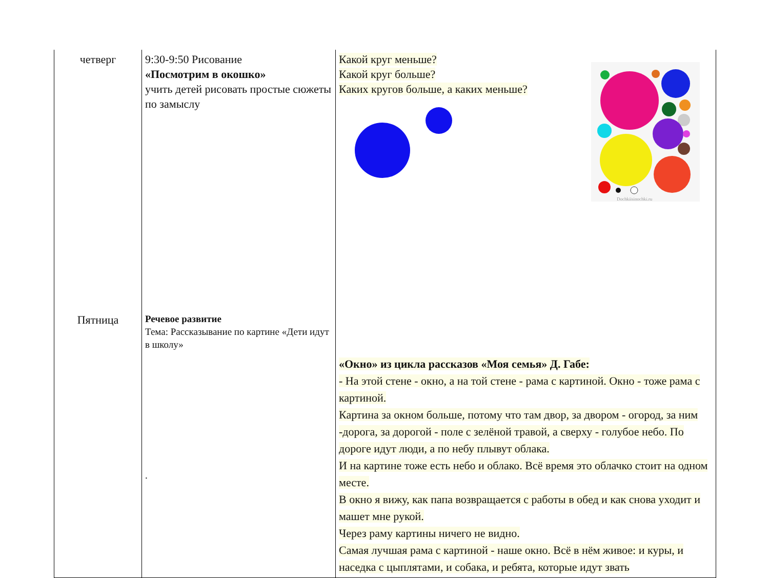| четверг | 9:30-9:50 Рисование «Посмотрим в окошко» учить детей рисовать простые сюжеты по замыслу | Какой круг меньше? Какой круг больше? Каких кругов больше, а каких меньше? Dochkiisinochki.ru «Окно» из цикла рассказов «Моя семья» Д. Габе: - На этой стене - окно, а на той стене - рама с картиной. Окно - тоже рама с картиной. Картина за окном больше, потому что там двор, за двором - огород, за ним -дорога, за дорогой - поле с зелёной травой, а сверху - голубое небо. По дороге идут люди, а по небу плывут облака. И на картине тоже есть небо и облако. Всё время это облачко стоит на одном месте. В окно я вижу, как папа возвращается с работы в обед и как снова уходит и машет мне рукой. Через раму картины ничего не видно. Самая лучшая рама с картиной - наше окно. Всё в нём живое: и куры, и наседка с цыплятами, и собака, и ребята, которые идут звать |
| Пятница | Речевое развитие Тема: Рассказывание по картине «Дети идут в школу» . | |